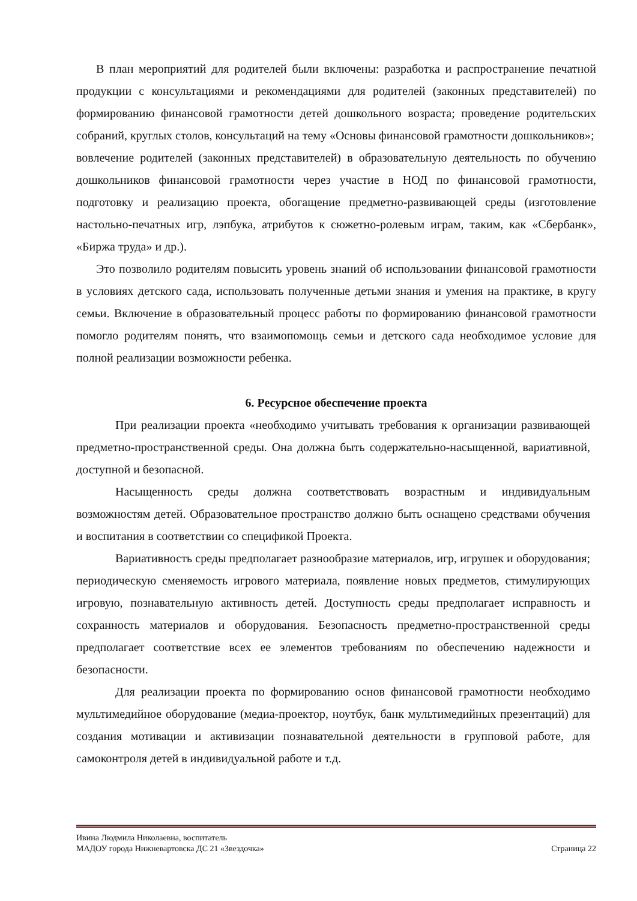В план мероприятий для родителей были включены: разработка и распространение печатной продукции с консультациями и рекомендациями для родителей (законных представителей) по формированию финансовой грамотности детей дошкольного возраста; проведение родительских собраний, круглых столов, консультаций на тему «Основы финансовой грамотности дошкольников»;
вовлечение родителей (законных представителей) в образовательную деятельность по обучению дошкольников финансовой грамотности через участие в НОД по финансовой грамотности, подготовку и реализацию проекта, обогащение предметно-развивающей среды (изготовление настольно-печатных игр, лэпбука, атрибутов к сюжетно-ролевым играм, таким, как «Сбербанк», «Биржа труда» и др.).
Это позволило родителям повысить уровень знаний об использовании финансовой грамотности в условиях детского сада, использовать полученные детьми знания и умения на практике, в кругу семьи. Включение в образовательный процесс работы по формированию финансовой грамотности помогло родителям понять, что взаимопомощь семьи и детского сада необходимое условие для полной реализации возможности ребенка.
6. Ресурсное обеспечение проекта
При реализации проекта «необходимо учитывать требования к организации развивающей предметно-пространственной среды. Она должна быть содержательно-насыщенной, вариативной, доступной и безопасной.
Насыщенность среды должна соответствовать возрастным и индивидуальным возможностям детей. Образовательное пространство должно быть оснащено средствами обучения и воспитания в соответствии со спецификой Проекта.
Вариативность среды предполагает разнообразие материалов, игр, игрушек и оборудования; периодическую сменяемость игрового материала, появление новых предметов, стимулирующих игровую, познавательную активность детей. Доступность среды предполагает исправность и сохранность материалов и оборудования. Безопасность предметно-пространственной среды предполагает соответствие всех ее элементов требованиям по обеспечению надежности и безопасности.
Для реализации проекта по формированию основ финансовой грамотности необходимо мультимедийное оборудование (медиа-проектор, ноутбук, банк мультимедийных презентаций) для создания мотивации и активизации познавательной деятельности в групповой работе, для самоконтроля детей в индивидуальной работе и т.д.
Ивина Людмила Николаевна, воспитатель
МАДОУ города Нижневартовска ДС 21 «Звездочка» Страница 22